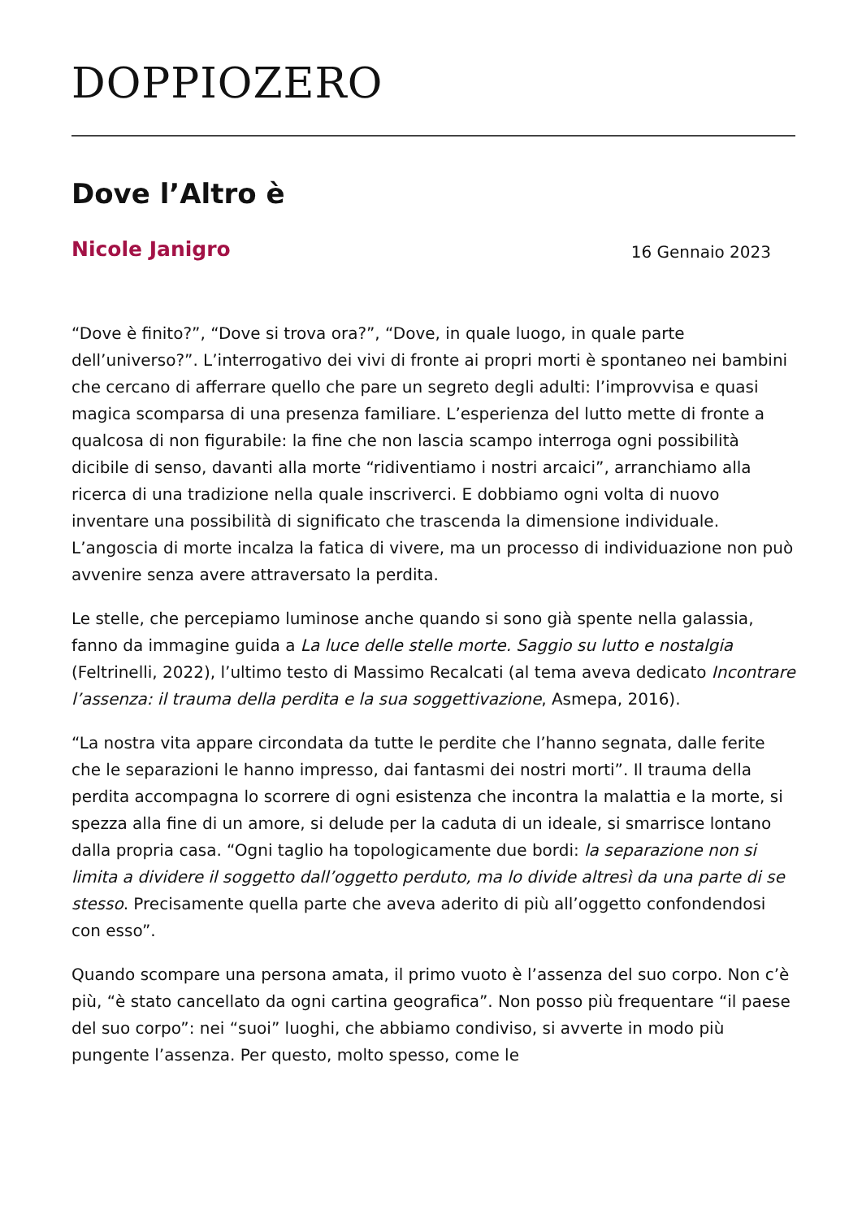DOPPIOZERO
Dove l’Altro è
Nicole Janigro 16 Gennaio 2023
“Dove è finito?”, “Dove si trova ora?”, “Dove, in quale luogo, in quale parte dell’universo?”. L’interrogativo dei vivi di fronte ai propri morti è spontaneo nei bambini che cercano di afferrare quello che pare un segreto degli adulti: l’improvvisa e quasi magica scomparsa di una presenza familiare. L’esperienza del lutto mette di fronte a qualcosa di non figurabile: la fine che non lascia scampo interroga ogni possibilità dicibile di senso, davanti alla morte “ridiventiamo i nostri arcaici”, arranchiamo alla ricerca di una tradizione nella quale inscriverci. E dobbiamo ogni volta di nuovo inventare una possibilità di significato che trascenda la dimensione individuale. L’angoscia di morte incalza la fatica di vivere, ma un processo di individuazione non può avvenire senza avere attraversato la perdita.
Le stelle, che percepiamo luminose anche quando si sono già spente nella galassia, fanno da immagine guida a La luce delle stelle morte. Saggio su lutto e nostalgia (Feltrinelli, 2022), l’ultimo testo di Massimo Recalcati (al tema aveva dedicato Incontrare l’assenza: il trauma della perdita e la sua soggettivazione, Asmepa, 2016).
“La nostra vita appare circondata da tutte le perdite che l’hanno segnata, dalle ferite che le separazioni le hanno impresso, dai fantasmi dei nostri morti”. Il trauma della perdita accompagna lo scorrere di ogni esistenza che incontra la malattia e la morte, si spezza alla fine di un amore, si delude per la caduta di un ideale, si smarrisce lontano dalla propria casa. “Ogni taglio ha topologicamente due bordi: la separazione non si limita a dividere il soggetto dall’oggetto perduto, ma lo divide altresì da una parte di se stesso. Precisamente quella parte che aveva aderito di più all’oggetto confondendosi con esso”.
Quando scompare una persona amata, il primo vuoto è l’assenza del suo corpo. Non c’è più, “è stato cancellato da ogni cartina geografica”. Non posso più frequentare “il paese del suo corpo”: nei “suoi” luoghi, che abbiamo condiviso, si avverte in modo più pungente l’assenza. Per questo, molto spesso, come le